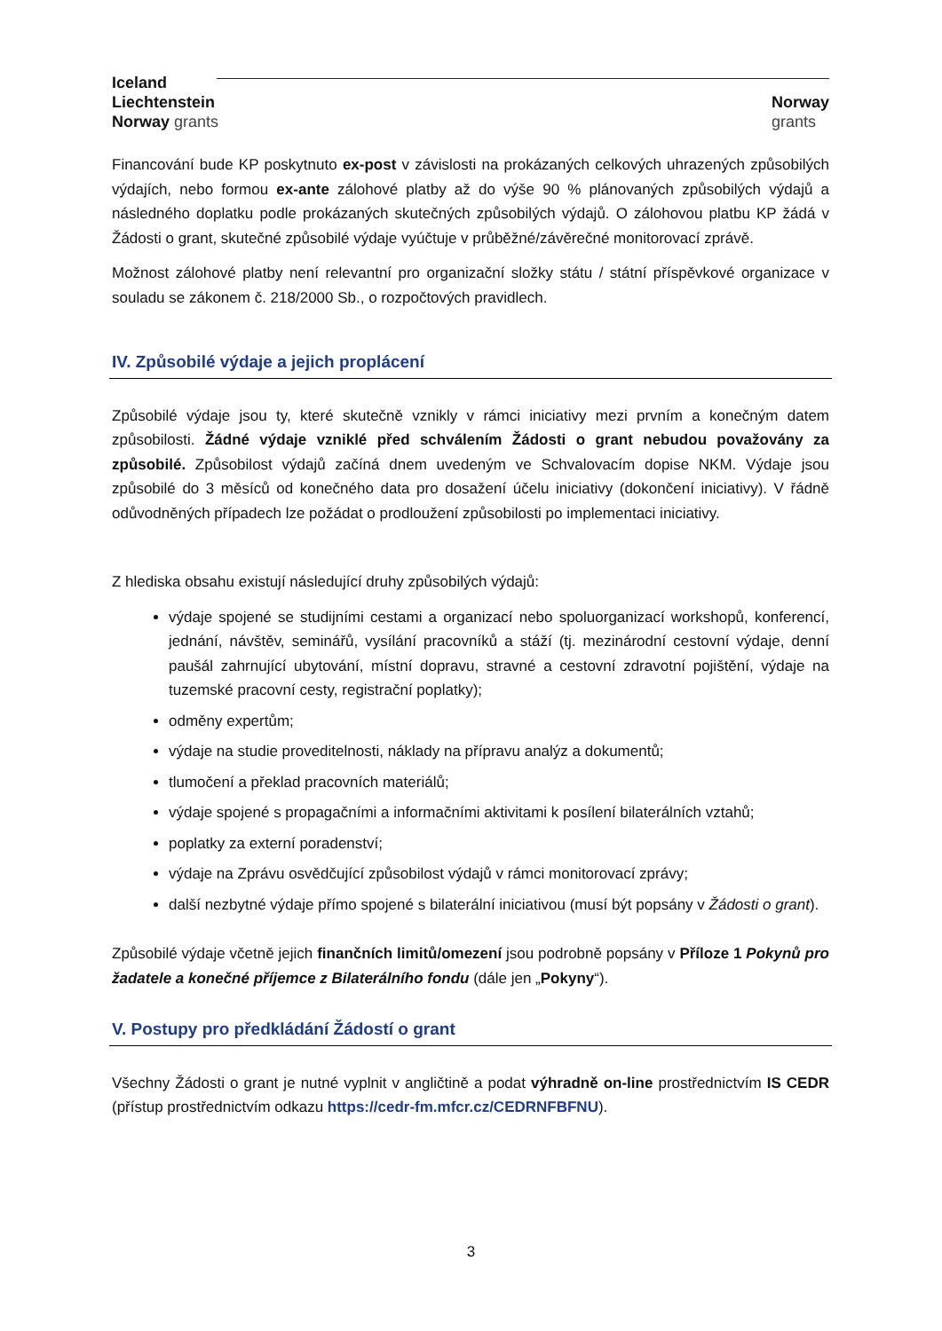Iceland
Liechtenstein
Norway grants
Norway
grants
Financování bude KP poskytnuto ex-post v závislosti na prokázaných celkových uhrazených způsobilých výdajích, nebo formou ex-ante zálohové platby až do výše 90 % plánovaných způsobilých výdajů a následného doplatku podle prokázaných skutečných způsobilých výdajů. O zálohovou platbu KP žádá v Žádosti o grant, skutečné způsobilé výdaje vyúčtuje v průběžné/závěrečné monitorovací zprávě.
Možnost zálohové platby není relevantní pro organizační složky státu / státní příspěvkové organizace v souladu se zákonem č. 218/2000 Sb., o rozpočtových pravidlech.
IV. Způsobilé výdaje a jejich proplácení
Způsobilé výdaje jsou ty, které skutečně vznikly v rámci iniciativy mezi prvním a konečným datem způsobilosti. Žádné výdaje vzniklé před schválením Žádosti o grant nebudou považovány za způsobilé. Způsobilost výdajů začíná dnem uvedeným ve Schvalovacím dopise NKM. Výdaje jsou způsobilé do 3 měsíců od konečného data pro dosažení účelu iniciativy (dokončení iniciativy). V řádně odůvodněných případech lze požádat o prodloužení způsobilosti po implementaci iniciativy.
Z hlediska obsahu existují následující druhy způsobilých výdajů:
výdaje spojené se studijními cestami a organizací nebo spoluorganizací workshopů, konferencí, jednání, návštěv, seminářů, vysílání pracovníků a stáží (tj. mezinárodní cestovní výdaje, denní paušál zahrnující ubytování, místní dopravu, stravné a cestovní zdravotní pojištění, výdaje na tuzemské pracovní cesty, registrační poplatky);
odměny expertům;
výdaje na studie proveditelnosti, náklady na přípravu analýz a dokumentů;
tlumočení a překlad pracovních materiálů;
výdaje spojené s propagačními a informačními aktivitami k posílení bilaterálních vztahů;
poplatky za externí poradenství;
výdaje na Zprávu osvědčující způsobilost výdajů v rámci monitorovací zprávy;
další nezbytné výdaje přímo spojené s bilaterální iniciativou (musí být popsány v Žádosti o grant).
Způsobilé výdaje včetně jejich finančních limitů/omezení jsou podrobně popsány v Příloze 1 Pokynů pro žadatele a konečné příjemce z Bilaterálního fondu (dále jen „Pokyny“).
V. Postupy pro předkládání Žádostí o grant
Všechny Žádosti o grant je nutné vyplnit v angličtině a podat výhradně on-line prostřednictvím IS CEDR (přístup prostřednictvím odkazu https://cedr-fm.mfcr.cz/CEDRNFBFNU).
3